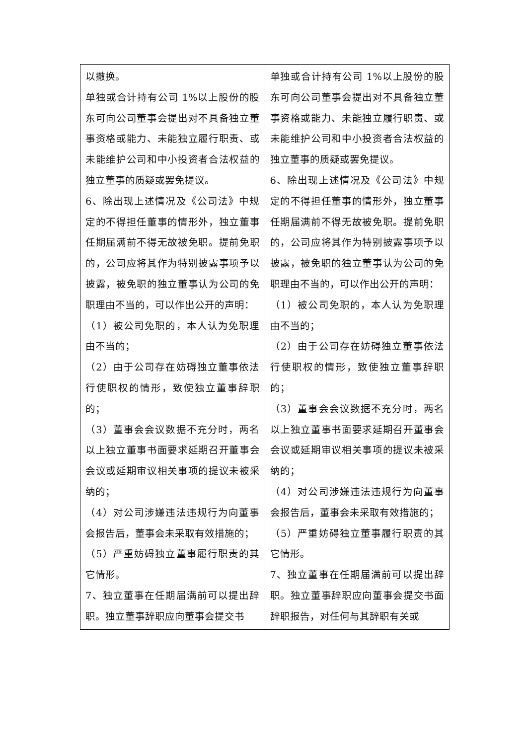| 以撤换。 单独或合计持有公司 1%以上股份的股东可向公司董事会提出对不具备独立董事资格或能力、未能独立履行职责、或未能维护公司和中小投资者合法权益的独立董事的质疑或罢免提议。 6、除出现上述情况及《公司法》中规定的不得担任董事的情形外，独立董事任期届满前不得无故被免职。提前免职的，公司应将其作为特别披露事项予以披露，被免职的独立董事认为公司的免职理由不当的，可以作出公开的声明： （1）被公司免职的，本人认为免职理由不当的； （2）由于公司存在妨碍独立董事依法行使职权的情形，致使独立董事辞职的； （3）董事会会议数据不充分时，两名以上独立董事书面要求延期召开董事会会议或延期审议相关事项的提议未被采纳的； （4）对公司涉嫌违法违规行为向董事会报告后，董事会未采取有效措施的； （5）严重妨碍独立董事履行职责的其它情形。 7、独立董事在任期届满前可以提出辞职。独立董事辞职应向董事会提交书 | 单独或合计持有公司 1%以上股份的股东可向公司董事会提出对不具备独立董事资格或能力、未能独立履行职责、或未能维护公司和中小投资者合法权益的独立董事的质疑或罢免提议。 6、除出现上述情况及《公司法》中规定的不得担任董事的情形外，独立董事任期届满前不得无故被免职。提前免职的，公司应将其作为特别披露事项予以披露，被免职的独立董事认为公司的免职理由不当的，可以作出公开的声明： （1）被公司免职的，本人认为免职理由不当的； （2）由于公司存在妨碍独立董事依法行使职权的情形，致使独立董事辞职的； （3）董事会会议数据不充分时，两名以上独立董事书面要求延期召开董事会会议或延期审议相关事项的提议未被采纳的； （4）对公司涉嫌违法违规行为向董事会报告后，董事会未采取有效措施的； （5）严重妨碍独立董事履行职责的其它情形。 7、独立董事在任期届满前可以提出辞职。独立董事辞职应向董事会提交书面辞职报告，对任何与其辞职有关或 |